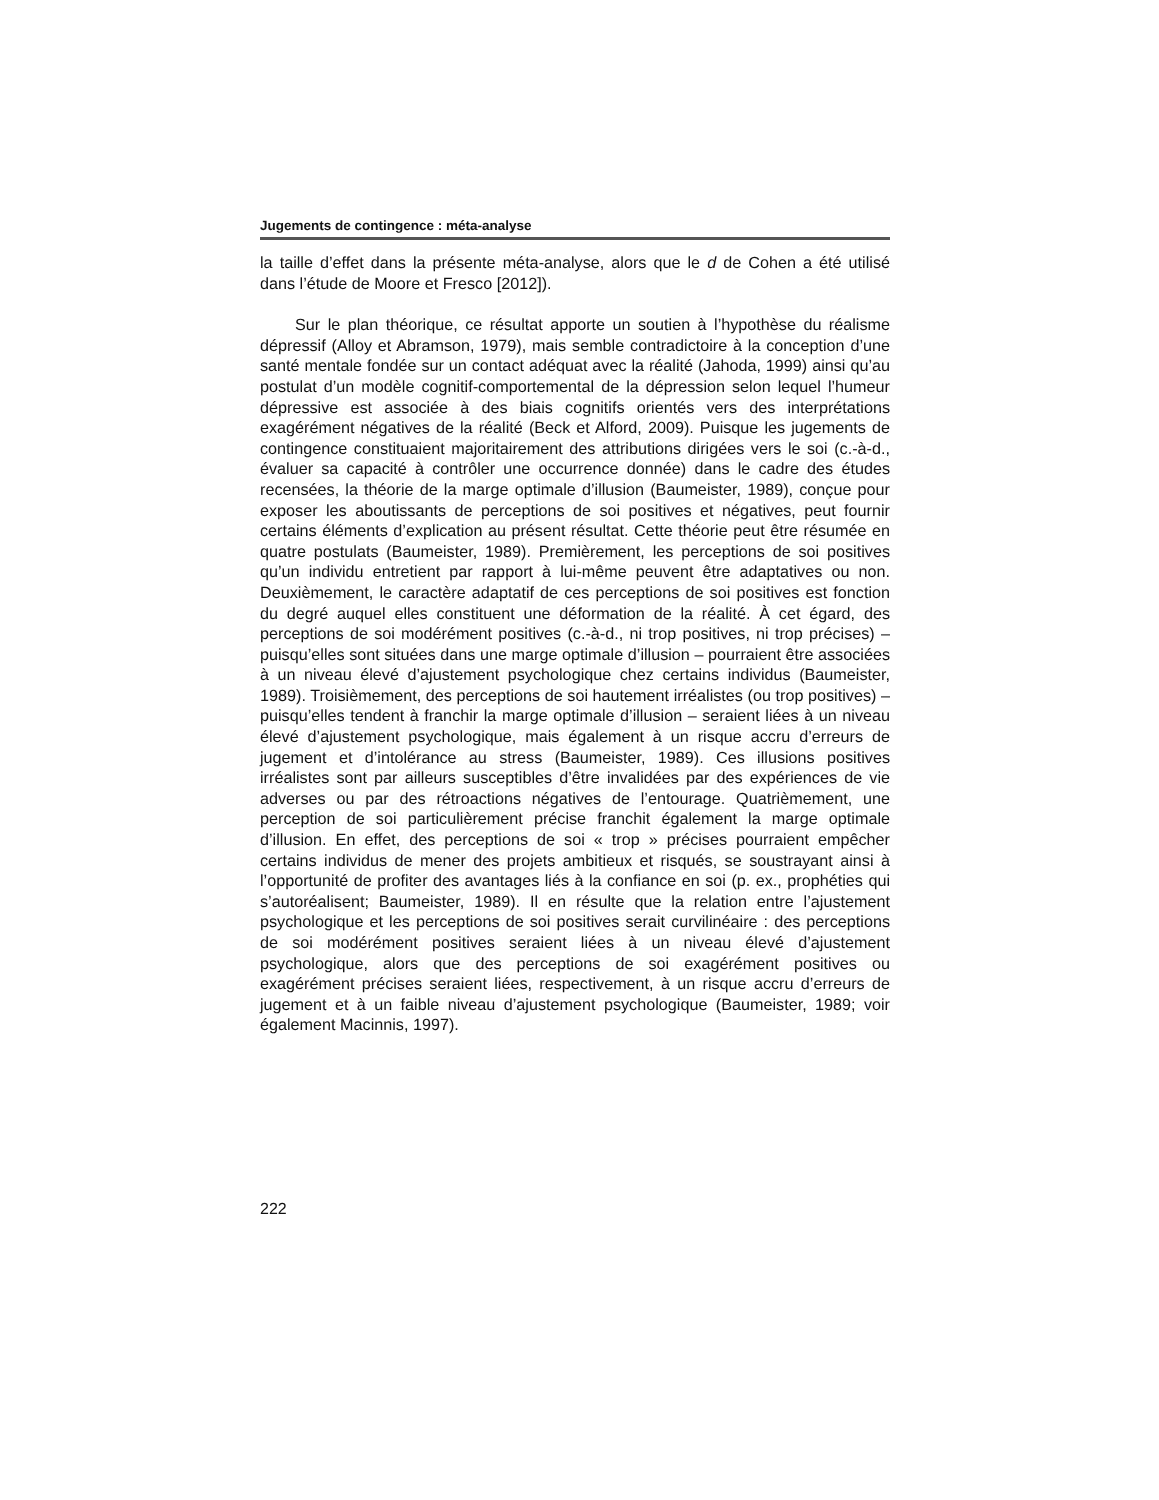Jugements de contingence : méta-analyse
la taille d’effet dans la présente méta-analyse, alors que le d de Cohen a été utilisé dans l’étude de Moore et Fresco [2012]).
Sur le plan théorique, ce résultat apporte un soutien à l’hypothèse du réalisme dépressif (Alloy et Abramson, 1979), mais semble contradictoire à la conception d’une santé mentale fondée sur un contact adéquat avec la réalité (Jahoda, 1999) ainsi qu’au postulat d’un modèle cognitif-comportemental de la dépression selon lequel l’humeur dépressive est associée à des biais cognitifs orientés vers des interprétations exagérément négatives de la réalité (Beck et Alford, 2009). Puisque les jugements de contingence constituaient majoritairement des attributions dirigées vers le soi (c.-à-d., évaluer sa capacité à contrôler une occurrence donnée) dans le cadre des études recensées, la théorie de la marge optimale d’illusion (Baumeister, 1989), conçue pour exposer les aboutissants de perceptions de soi positives et négatives, peut fournir certains éléments d’explication au présent résultat. Cette théorie peut être résumée en quatre postulats (Baumeister, 1989). Premièrement, les perceptions de soi positives qu’un individu entretient par rapport à lui-même peuvent être adaptatives ou non. Deuxièmement, le caractère adaptatif de ces perceptions de soi positives est fonction du degré auquel elles constituent une déformation de la réalité. À cet égard, des perceptions de soi modérément positives (c.-à-d., ni trop positives, ni trop précises) – puisqu’elles sont situées dans une marge optimale d’illusion – pourraient être associées à un niveau élevé d’ajustement psychologique chez certains individus (Baumeister, 1989). Troisièmement, des perceptions de soi hautement irréalistes (ou trop positives) – puisqu’elles tendent à franchir la marge optimale d’illusion – seraient liées à un niveau élevé d’ajustement psychologique, mais également à un risque accru d’erreurs de jugement et d’intolérance au stress (Baumeister, 1989). Ces illusions positives irréalistes sont par ailleurs susceptibles d’être invalidées par des expériences de vie adverses ou par des rétroactions négatives de l’entourage. Quatrièmement, une perception de soi particulièrement précise franchit également la marge optimale d’illusion. En effet, des perceptions de soi « trop » précises pourraient empêcher certains individus de mener des projets ambitieux et risqués, se soustrayant ainsi à l’opportunité de profiter des avantages liés à la confiance en soi (p. ex., prophéties qui s’autoréalisent; Baumeister, 1989). Il en résulte que la relation entre l’ajustement psychologique et les perceptions de soi positives serait curvilinéaire : des perceptions de soi modérément positives seraient liées à un niveau élevé d’ajustement psychologique, alors que des perceptions de soi exagérément positives ou exagérément précises seraient liées, respectivement, à un risque accru d’erreurs de jugement et à un faible niveau d’ajustement psychologique (Baumeister, 1989; voir également Macinnis, 1997).
222